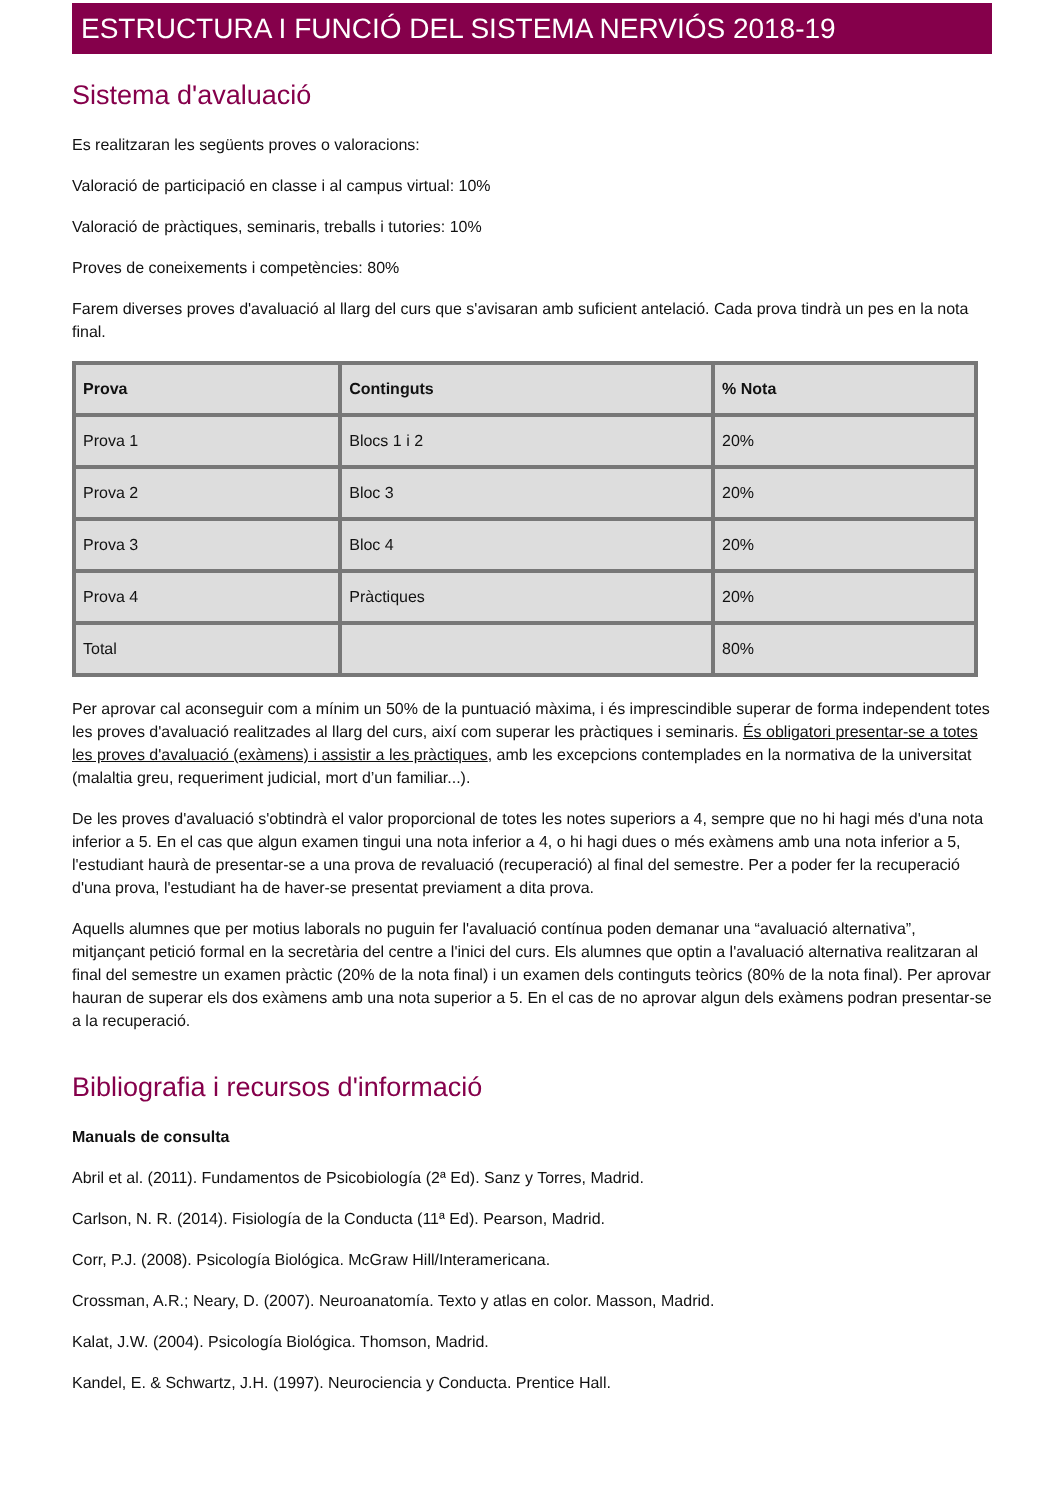ESTRUCTURA I FUNCIÓ DEL SISTEMA NERVIÓS 2018-19
Sistema d'avaluació
Es realitzaran les següents proves o valoracions:
Valoració de participació en classe i al campus virtual: 10%
Valoració de pràctiques, seminaris, treballs i tutories: 10%
Proves de coneixements i competències: 80%
Farem diverses proves d'avaluació al llarg del curs que s'avisaran amb suficient antelació. Cada prova tindrà un pes en la nota final.
| Prova | Continguts | % Nota |
| --- | --- | --- |
| Prova 1 | Blocs 1 i 2 | 20% |
| Prova 2 | Bloc 3 | 20% |
| Prova 3 | Bloc 4 | 20% |
| Prova 4 | Pràctiques | 20% |
| Total | | 80% |
Per aprovar cal aconseguir com a mínim un 50% de la puntuació màxima, i és imprescindible superar de forma independent totes les proves d'avaluació realitzades al llarg del curs, així com superar les pràctiques i seminaris. És obligatori presentar-se a totes les proves d'avaluació (exàmens) i assistir a les pràctiques, amb les excepcions contemplades en la normativa de la universitat (malaltia greu, requeriment judicial, mort d’un familiar...).
De les proves d'avaluació s'obtindrà el valor proporcional de totes les notes superiors a 4, sempre que no hi hagi més d'una nota inferior a 5. En el cas que algun examen tingui una nota inferior a 4, o hi hagi dues o més exàmens amb una nota inferior a 5, l'estudiant haurà de presentar-se a una prova de revaluació (recuperació) al final del semestre. Per a poder fer la recuperació d'una prova, l'estudiant ha de haver-se presentat previament a dita prova.
Aquells alumnes que per motius laborals no puguin fer l'avaluació contínua poden demanar una “avaluació alternativa”, mitjançant petició formal en la secretària del centre a l'inici del curs. Els alumnes que optin a l'avaluació alternativa realitzaran al final del semestre un examen pràctic (20% de la nota final) i un examen dels continguts teòrics (80% de la nota final). Per aprovar hauran de superar els dos exàmens amb una nota superior a 5. En el cas de no aprovar algun dels exàmens podran presentar-se a la recuperació.
Bibliografia i recursos d'informació
Manuals de consulta
Abril et al. (2011). Fundamentos de Psicobiología (2ª Ed). Sanz y Torres, Madrid.
Carlson, N. R. (2014). Fisiología de la Conducta (11ª Ed). Pearson, Madrid.
Corr, P.J. (2008). Psicología Biológica. McGraw Hill/Interamericana.
Crossman, A.R.; Neary, D. (2007). Neuroanatomía. Texto y atlas en color. Masson, Madrid.
Kalat, J.W. (2004). Psicología Biológica. Thomson, Madrid.
Kandel, E. & Schwartz, J.H. (1997). Neurociencia y Conducta. Prentice Hall.